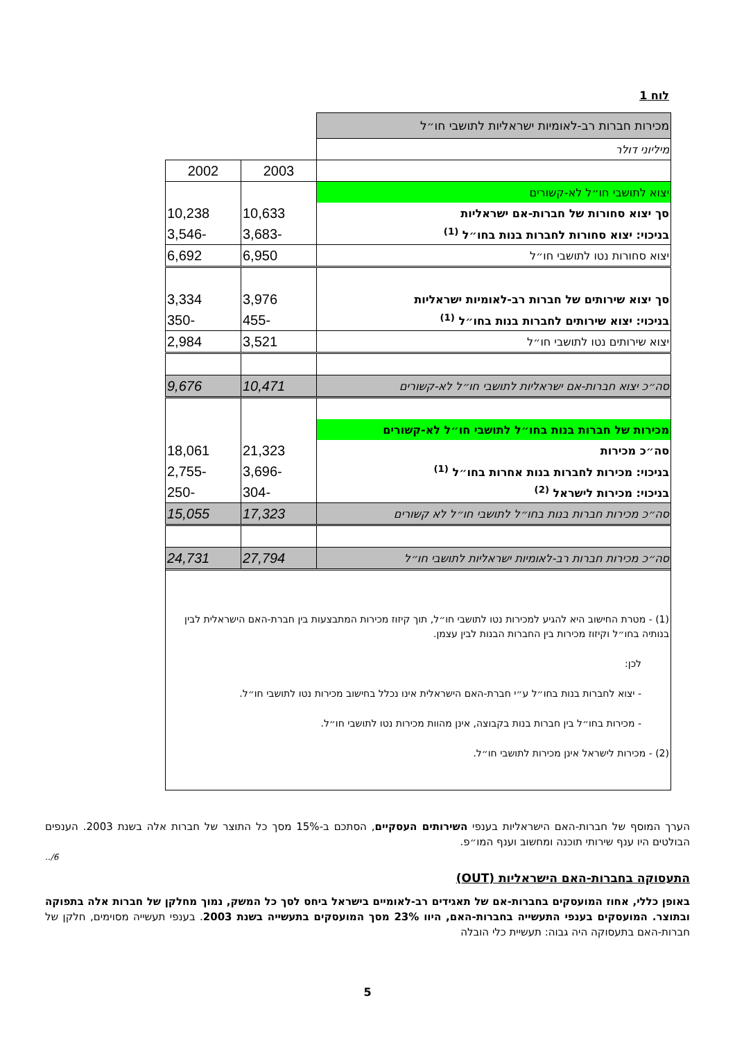לוח 1
| מכירות חברות רב-לאומיות ישראליות לתושבי חו״ל | | |
| מיליוני דולר | | |
| | 2003 | 2002 |
| יצוא לתושבי חו״ל לא-קשורים | | |
| סך יצוא סחורות של חברות-אם ישראליות | 10,633 | 10,238 |
| בניכוי: יצוא סחורות לחברות בנות בחו״ל <sup>(1)</sup> | -3,683 | -3,546 |
| יצוא סחורות נטו לתושבי חו״ל | 6,950 | 6,692 |
| סך יצוא שירותים של חברות רב-לאומיות ישראליות | 3,976 | 3,334 |
| בניכוי: יצוא שירותים לחברות בנות בחו״ל <sup>(1)</sup> | -455 | -350 |
| יצוא שירותים נטו לתושבי חו״ל | 3,521 | 2,984 |
| סה״כ יצוא חברות-אם ישראליות לתושבי חו״ל לא-קשורים | 10,471 | 9,676 |
| מכירות של חברות בנות בחו״ל לתושבי חו״ל לא-קשורים | | |
| סה״כ מכירות | 21,323 | 18,061 |
| בניכוי: מכירות לחברות בנות אחרות בחו״ל <sup>(1)</sup> | -3,696 | -2,755 |
| בניכוי: מכירות לישראל <sup>(2)</sup> | -304 | -250 |
| סה״כ מכירות חברות בנות בחו״ל לתושבי חו״ל לא קשורים | 17,323 | 15,055 |
| סה״כ מכירות חברות רב-לאומיות ישראליות לתושבי חו״ל | 27,794 | 24,731 |
(1) - מטרת החישוב היא להגיע למכירות נטו לתושבי חו״ל, תוך קיזוז מכירות המתבצעות בין חברת-האם הישראלית לבין בנותיה בחו״ל וקיזוז מכירות בין החברות הבנות לבין עצמן.
לכן:
- יצוא לחברות בנות בחו״ל ע״י חברת-האם הישראלית אינו נכלל בחישוב מכירות נטו לתושבי חו״ל.
- מכירות בחו״ל בין חברות בנות בקבוצה, אינן מהוות מכירות נטו לתושבי חו״ל.
(2) - מכירות לישראל אינן מכירות לתושבי חו״ל.
הערך המוסף של חברות-האם הישראליות בענפי השירותים העסקיים, הסתכם ב-15% מסך כל התוצר של חברות אלה בשנת 2003. הענפים הבולטים היו ענף שירותי תוכנה ומחשוב וענף המו״פ.
6/..
התעסוקה בחברות-האם הישראליות (OUT)
באופן כללי, אחוז המועסקים בחברות-אם של תאגידים רב-לאומיים בישראל ביחס לסך כל המשק, נמוך מחלקן של חברות אלה בתפוקה ובתוצר. המועסקים בענפי התעשייה בחברות-האם, היוו 23% מסך המועסקים בתעשייה בשנת 2003. בענפי תעשייה מסוימים, חלקן של חברות-האם בתעסוקה היה גבוה: תעשיית כלי הובלה
5